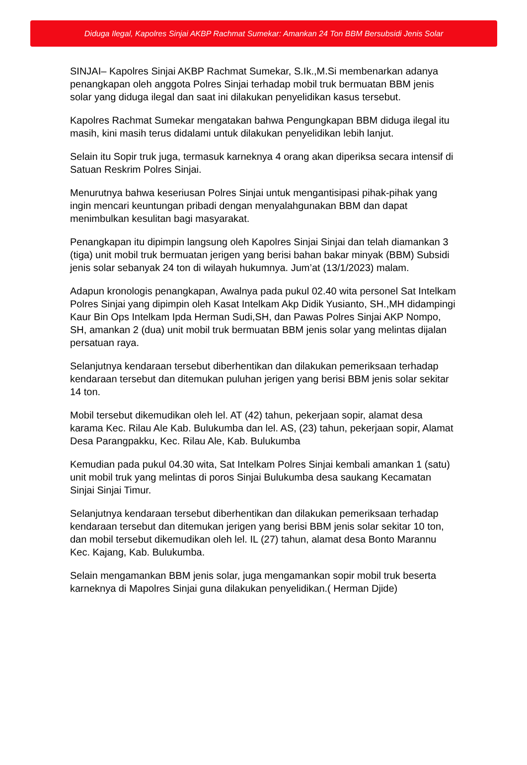Diduga Ilegal, Kapolres Sinjai AKBP Rachmat Sumekar: Amankan 24 Ton BBM Bersubsidi Jenis Solar
SINJAI– Kapolres Sinjai AKBP Rachmat Sumekar, S.Ik.,M.Si membenarkan adanya penangkapan oleh anggota Polres Sinjai terhadap mobil truk bermuatan BBM jenis solar yang diduga ilegal dan saat ini dilakukan penyelidikan kasus tersebut.
Kapolres Rachmat Sumekar mengatakan bahwa Pengungkapan BBM diduga ilegal itu masih, kini masih terus didalami untuk dilakukan penyelidikan lebih lanjut.
Selain itu Sopir truk juga, termasuk karneknya 4 orang akan diperiksa secara intensif di Satuan Reskrim Polres Sinjai.
Menurutnya bahwa keseriusan Polres Sinjai untuk mengantisipasi pihak-pihak yang ingin mencari keuntungan pribadi dengan menyalahgunakan BBM dan dapat menimbulkan kesulitan bagi masyarakat.
Penangkapan itu dipimpin langsung oleh Kapolres Sinjai Sinjai dan telah diamankan 3 (tiga) unit mobil truk bermuatan jerigen yang berisi bahan bakar minyak (BBM) Subsidi jenis solar sebanyak 24 ton di wilayah hukumnya. Jum’at (13/1/2023) malam.
Adapun kronologis penangkapan, Awalnya pada pukul 02.40 wita personel Sat Intelkam Polres Sinjai yang dipimpin oleh Kasat Intelkam Akp Didik Yusianto, SH.,MH didampingi Kaur Bin Ops Intelkam Ipda Herman Sudi,SH, dan Pawas Polres Sinjai AKP Nompo, SH, amankan 2 (dua) unit mobil truk bermuatan BBM jenis solar yang melintas dijalan persatuan raya.
Selanjutnya kendaraan tersebut diberhentikan dan dilakukan pemeriksaan terhadap kendaraan tersebut dan ditemukan puluhan jerigen yang berisi BBM jenis solar sekitar 14 ton.
Mobil tersebut dikemudikan oleh lel. AT (42) tahun, pekerjaan sopir, alamat desa karama Kec. Rilau Ale Kab. Bulukumba dan lel. AS, (23) tahun, pekerjaan sopir, Alamat Desa Parangpakku, Kec. Rilau Ale, Kab. Bulukumba
Kemudian pada pukul 04.30 wita, Sat Intelkam Polres Sinjai kembali amankan 1 (satu) unit mobil truk yang melintas di poros Sinjai Bulukumba desa saukang Kecamatan Sinjai Sinjai Timur.
Selanjutnya kendaraan tersebut diberhentikan dan dilakukan pemeriksaan terhadap kendaraan tersebut dan ditemukan jerigen yang berisi BBM jenis solar sekitar 10 ton, dan mobil tersebut dikemudikan oleh lel. IL (27) tahun, alamat desa Bonto Marannu Kec. Kajang, Kab. Bulukumba.
Selain mengamankan BBM jenis solar, juga mengamankan sopir mobil truk beserta karneknya di Mapolres Sinjai guna dilakukan penyelidikan.( Herman Djide)